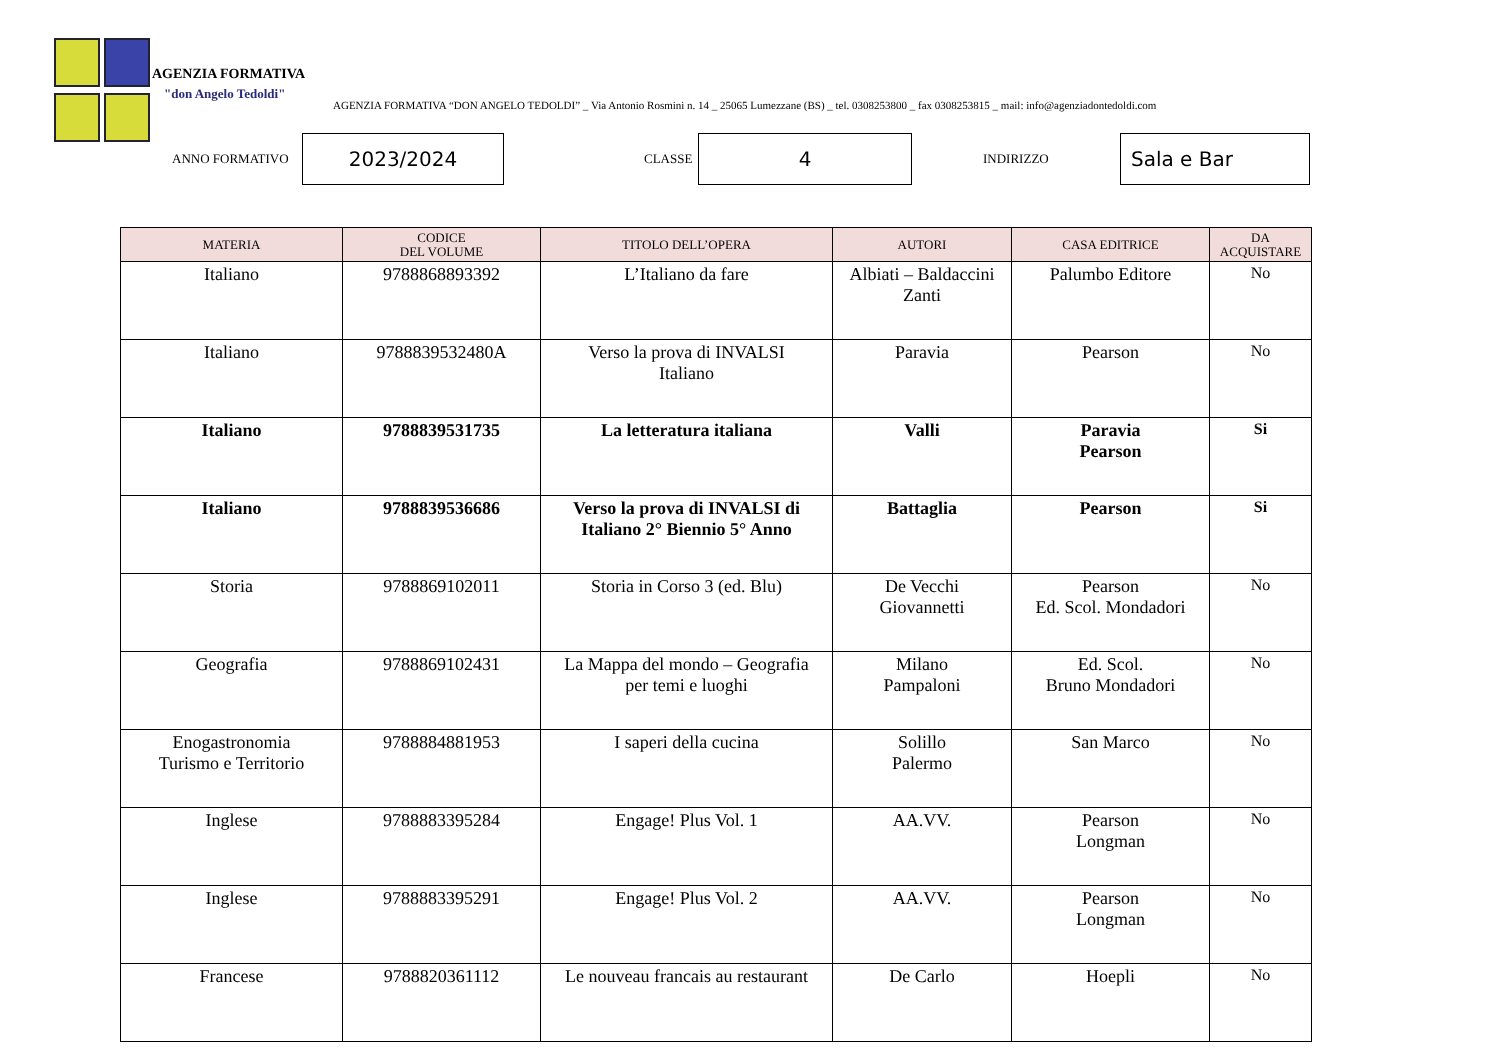AGENZIA FORMATIVA
"don Angelo Tedoldi"
AGENZIA FORMATIVA “DON ANGELO TEDOLDI” _ Via Antonio Rosmini n. 14 _ 25065 Lumezzane (BS) _ tel. 0308253800 _ fax 0308253815 _ mail: info@agenziadontedoldi.com
ANNO FORMATIVO 2023/2024 CLASSE 4 INDIRIZZO Sala e Bar
| MATERIA | CODICE DEL VOLUME | TITOLO DELL’OPERA | AUTORI | CASA EDITRICE | DA ACQUISTARE |
| --- | --- | --- | --- | --- | --- |
| Italiano | 9788868893392 | L’Italiano da fare | Albiati – Baldaccini Zanti | Palumbo Editore | No |
| Italiano | 9788839532480A | Verso la prova di INVALSI Italiano | Paravia | Pearson | No |
| Italiano | 9788839531735 | La letteratura italiana | Valli | Paravia Pearson | Si |
| Italiano | 9788839536686 | Verso la prova di INVALSI di Italiano 2° Biennio 5° Anno | Battaglia | Pearson | Si |
| Storia | 9788869102011 | Storia in Corso 3 (ed. Blu) | De Vecchi Giovannetti | Pearson Ed. Scol. Mondadori | No |
| Geografia | 9788869102431 | La Mappa del mondo – Geografia per temi e luoghi | Milano Pampaloni | Ed. Scol. Bruno Mondadori | No |
| Enogastronomia Turismo e Territorio | 9788884881953 | I saperi della cucina | Solillo Palermo | San Marco | No |
| Inglese | 9788883395284 | Engage! Plus Vol. 1 | AA.VV. | Pearson Longman | No |
| Inglese | 9788883395291 | Engage! Plus Vol. 2 | AA.VV. | Pearson Longman | No |
| Francese | 9788820361112 | Le nouveau francais au restaurant | De Carlo | Hoepli | No |